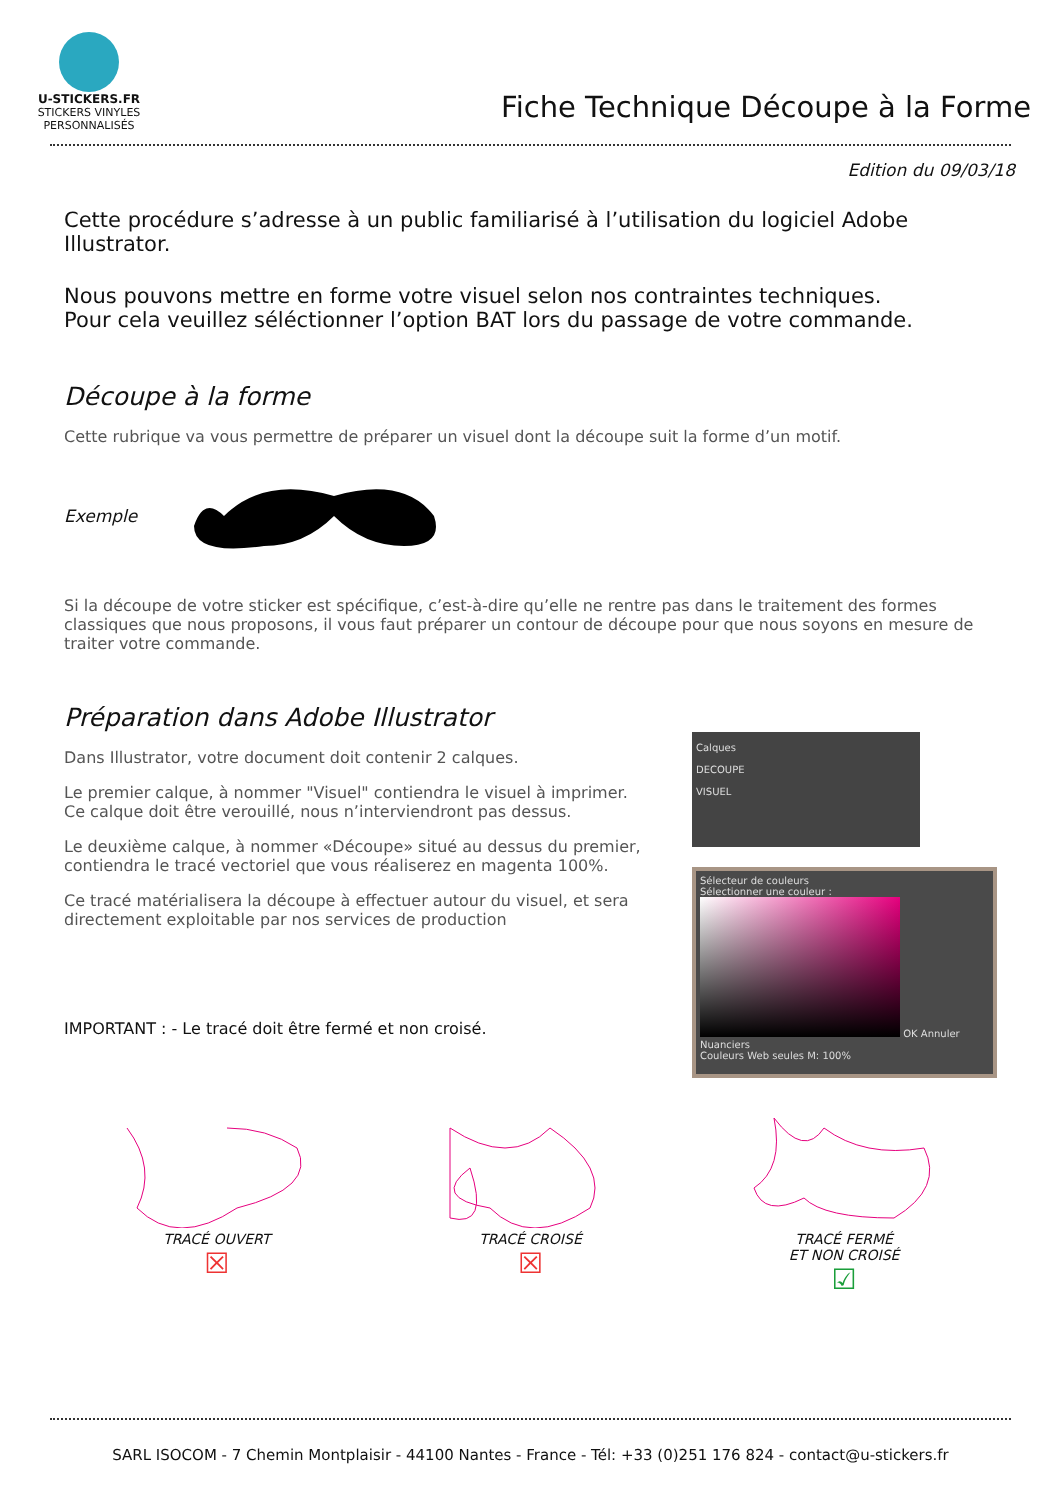U-STICKERS.FR
STICKERS VINYLES PERSONNALISÉS
Fiche Technique Découpe à la Forme
Edition du 09/03/18
Cette procédure s’adresse à un public familiarisé à l’utilisation du logiciel Adobe Illustrator.
Nous pouvons mettre en forme votre visuel selon nos contraintes techniques.
Pour cela veuillez séléctionner l’option BAT lors du passage de votre commande.
Découpe à la forme
Cette rubrique va vous permettre de préparer un visuel dont la découpe suit la forme d’un motif.
Exemple
Si la découpe de votre sticker est spécifique, c’est-à-dire qu’elle ne rentre pas dans le traitement des formes classiques que nous proposons, il vous faut préparer un contour de découpe pour que nous soyons en mesure de traiter votre commande.
Préparation dans Adobe Illustrator
Dans Illustrator, votre document doit contenir 2 calques.
Le premier calque, à nommer "Visuel" contiendra le visuel à imprimer.
Ce calque doit être verouillé, nous n’interviendront pas dessus.
Le deuxième calque, à nommer «Découpe» situé au dessus du premier, contiendra le tracé vectoriel que vous réaliserez en magenta 100%.
Ce tracé matérialisera la découpe à effectuer autour du visuel, et sera directement exploitable par nos services de production
IMPORTANT : - Le tracé doit être fermé et non croisé.
Calques
DECOUPE
VISUEL
Sélecteur de couleurs
Sélectionner une couleur :
OK Annuler Nuanciers
Couleurs Web seules M: 100%
TRACÉ OUVERT
☒
TRACÉ CROISÉ
☒
TRACÉ FERMÉ
ET NON CROISÉ
☑
SARL ISOCOM - 7 Chemin Montplaisir - 44100 Nantes - France - Tél: +33 (0)251 176 824 - contact@u-stickers.fr